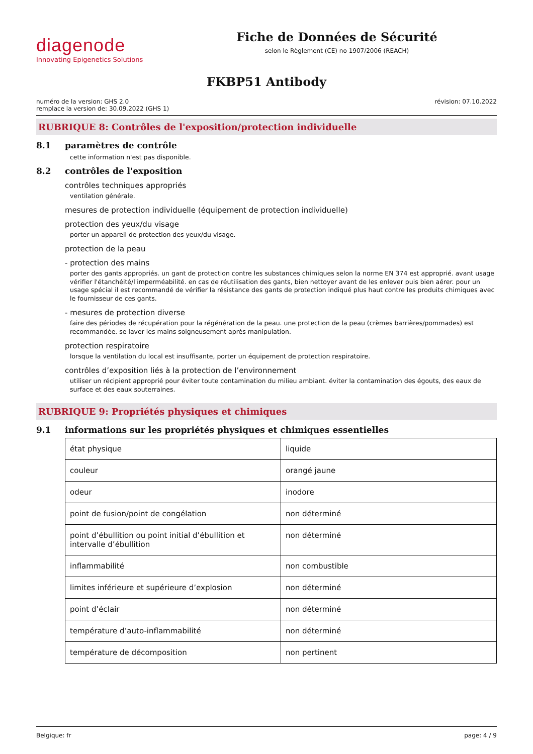diagenode
Innovating Epigenetics Solutions
Fiche de Données de Sécurité
selon le Règlement (CE) no 1907/2006 (REACH)
FKBP51 Antibody
numéro de la version: GHS 2.0
remplace la version de: 30.09.2022 (GHS 1)
révision: 07.10.2022
RUBRIQUE 8: Contrôles de l'exposition/protection individuelle
8.1 paramètres de contrôle
cette information n'est pas disponible.
8.2 contrôles de l'exposition
contrôles techniques appropriés
ventilation générale.
mesures de protection individuelle (équipement de protection individuelle)
protection des yeux/du visage
porter un appareil de protection des yeux/du visage.
protection de la peau
- protection des mains
porter des gants appropriés. un gant de protection contre les substances chimiques selon la norme EN 374 est approprié. avant usage vérifier l'étanchéité/l'imperméabilité. en cas de réutilisation des gants, bien nettoyer avant de les enlever puis bien aérer. pour un usage spécial il est recommandé de vérifier la résistance des gants de protection indiqué plus haut contre les produits chimiques avec le fournisseur de ces gants.
- mesures de protection diverse
faire des périodes de récupération pour la régénération de la peau. une protection de la peau (crèmes barrières/pommades) est recommandée. se laver les mains soigneusement après manipulation.
protection respiratoire
lorsque la ventilation du local est insuffisante, porter un équipement de protection respiratoire.
contrôles d’exposition liés à la protection de l’environnement
utiliser un récipient approprié pour éviter toute contamination du milieu ambiant. éviter la contamination des égouts, des eaux de surface et des eaux souterraines.
RUBRIQUE 9: Propriétés physiques et chimiques
9.1 informations sur les propriétés physiques et chimiques essentielles
| état physique | liquide |
| couleur | orangé jaune |
| odeur | inodore |
| point de fusion/point de congélation | non déterminé |
| point d’ébullition ou point initial d’ébullition et intervalle d’ébullition | non déterminé |
| inflammabilité | non combustible |
| limites inférieure et supérieure d’explosion | non déterminé |
| point d’éclair | non déterminé |
| température d’auto-inflammabilité | non déterminé |
| température de décomposition | non pertinent |
Belgique: fr page: 4 / 9